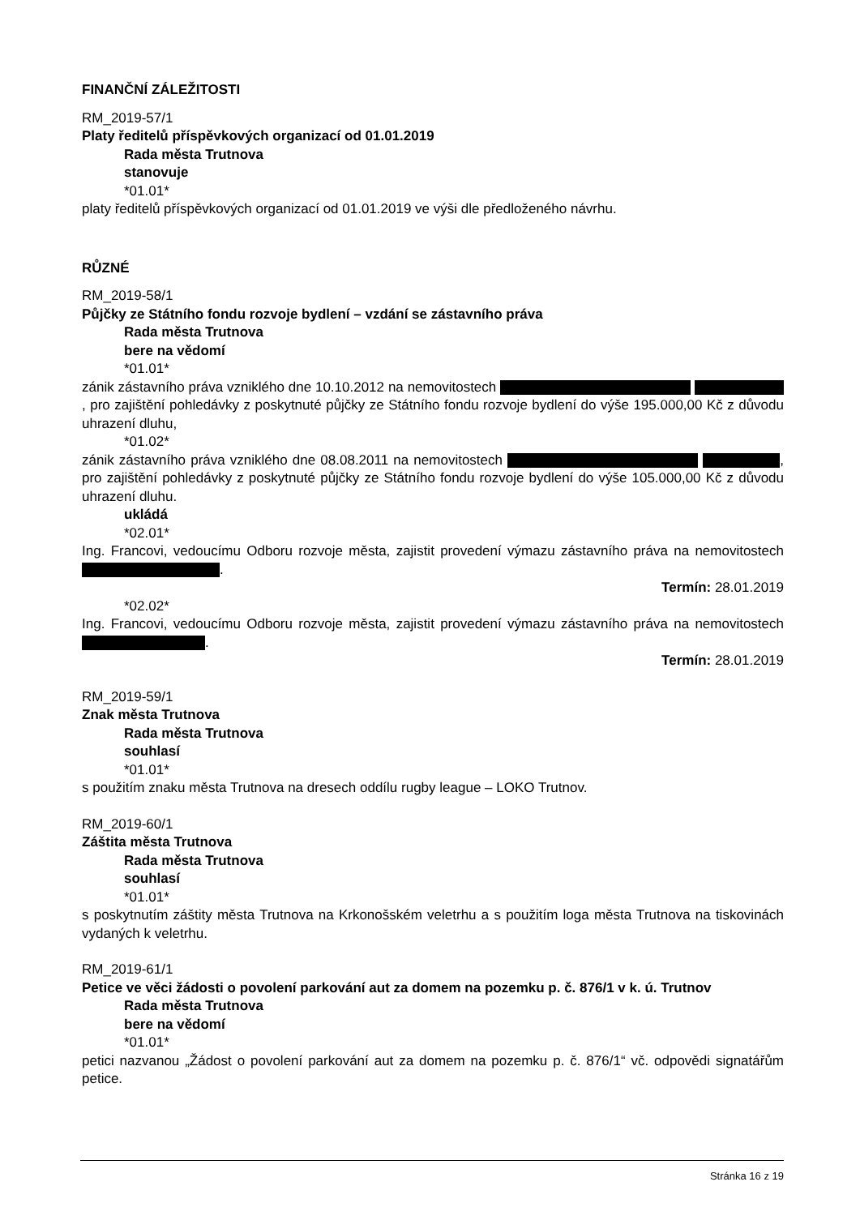FINANČNÍ ZÁLEŽITOSTI
RM_2019-57/1
Platy ředitelů příspěvkových organizací od 01.01.2019
Rada města Trutnova
stanovuje
*01.01*
platy ředitelů příspěvkových organizací od 01.01.2019 ve výši dle předloženého návrhu.
RŮZNÉ
RM_2019-58/1
Půjčky ze Státního fondu rozvoje bydlení – vzdání se zástavního práva
Rada města Trutnova
bere na vědomí
*01.01*
zánik zástavního práva vzniklého dne 10.10.2012 na nemovitostech , pro zajištění pohledávky z poskytnuté půjčky ze Státního fondu rozvoje bydlení do výše 195.000,00 Kč z důvodu uhrazení dluhu,
*01.02*
zánik zástavního práva vzniklého dne 08.08.2011 na nemovitostech , pro zajištění pohledávky z poskytnuté půjčky ze Státního fondu rozvoje bydlení do výše 105.000,00 Kč z důvodu uhrazení dluhu.
ukládá
*02.01*
Ing. Francovi, vedoucímu Odboru rozvoje města, zajistit provedení výmazu zástavního práva na nemovitostech .
Termín: 28.01.2019
*02.02*
Ing. Francovi, vedoucímu Odboru rozvoje města, zajistit provedení výmazu zástavního práva na nemovitostech .
Termín: 28.01.2019
RM_2019-59/1
Znak města Trutnova
Rada města Trutnova
souhlasí
*01.01*
s použitím znaku města Trutnova na dresech oddílu rugby league – LOKO Trutnov.
RM_2019-60/1
Záštita města Trutnova
Rada města Trutnova
souhlasí
*01.01*
s poskytnutím záštity města Trutnova na Krkonošském veletrhu a s použitím loga města Trutnova na tiskovinách vydaných k veletrhu.
RM_2019-61/1
Petice ve věci žádosti o povolení parkování aut za domem na pozemku p. č. 876/1 v k. ú. Trutnov
Rada města Trutnova
bere na vědomí
*01.01*
petici nazvanou „Žádost o povolení parkování aut za domem na pozemku p. č. 876/1“ vč. odpovědi signatářům petice.
Stránka 16 z 19